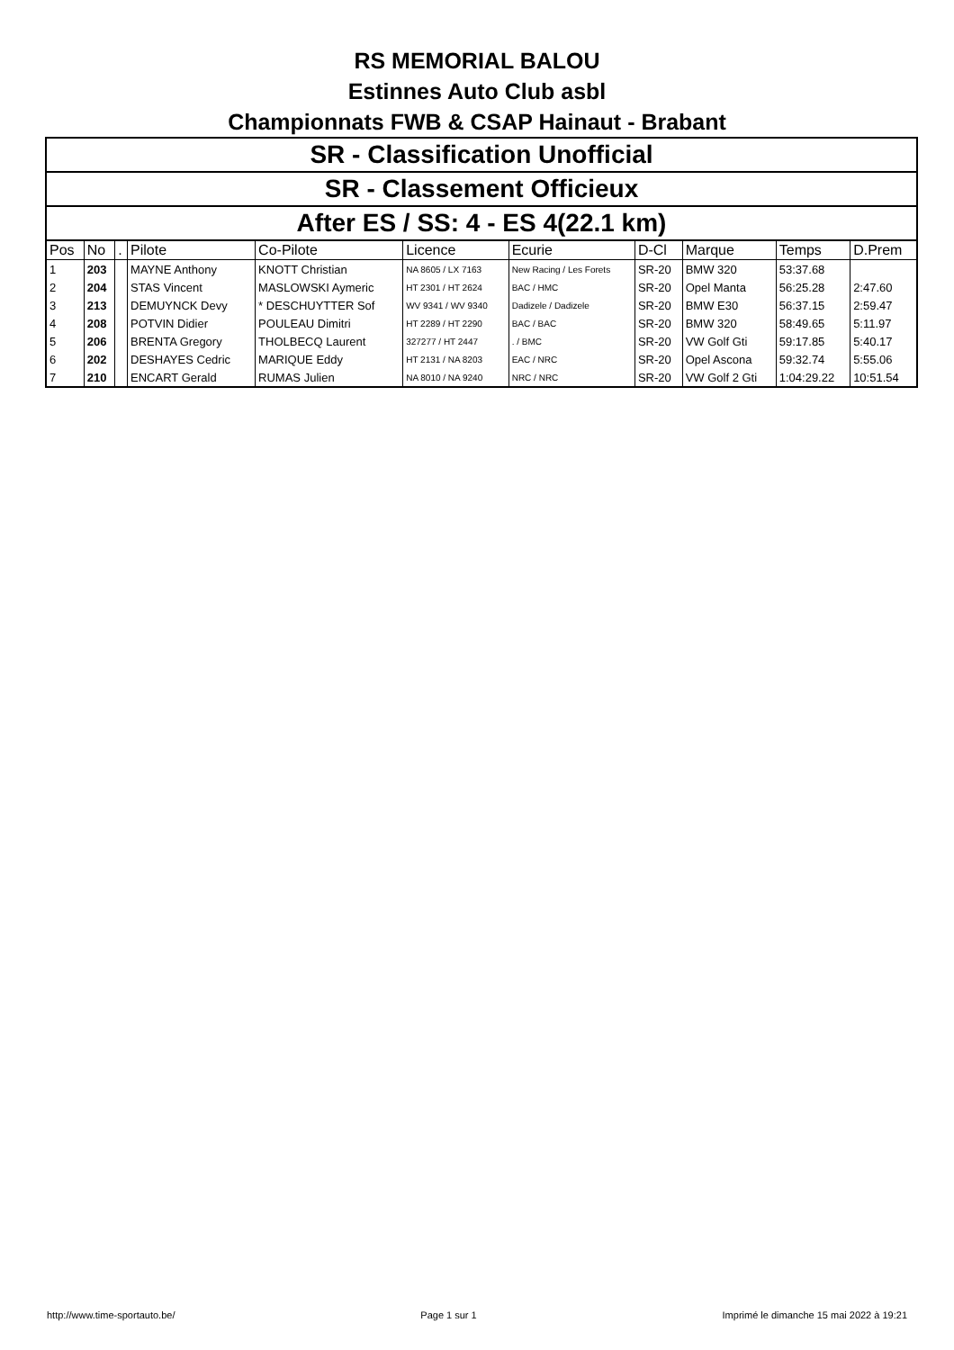RS MEMORIAL BALOU
Estinnes Auto Club asbl
Championnats FWB & CSAP Hainaut - Brabant
| SR - Classification Unofficial | | | | | | | | | | |
| SR - Classement Officieux | | | | | | | | | | |
| After ES / SS: 4 - ES 4(22.1 km) | | | | | | | | | | |
| Pos | No | . | Pilote | Co-Pilote | Licence | Ecurie | D-Cl | Marque | Temps | D.Prem |
| 1 | 203 | | MAYNE Anthony | KNOTT Christian | NA 8605 / LX 7163 | New Racing / Les Forets | SR-20 | BMW 320 | 53:37.68 | |
| 2 | 204 | | STAS Vincent | MASLOWSKI Aymeric | HT 2301 / HT 2624 | BAC / HMC | SR-20 | Opel Manta | 56:25.28 | 2:47.60 |
| 3 | 213 | | DEMUYNCK Devy | * DESCHUYTTER Sof | WV 9341 / WV 9340 | Dadizele / Dadizele | SR-20 | BMW E30 | 56:37.15 | 2:59.47 |
| 4 | 208 | | POTVIN Didier | POULEAU Dimitri | HT 2289 / HT 2290 | BAC / BAC | SR-20 | BMW 320 | 58:49.65 | 5:11.97 |
| 5 | 206 | | BRENTA Gregory | THOLBECQ Laurent | 327277 / HT 2447 | . / BMC | SR-20 | VW Golf Gti | 59:17.85 | 5:40.17 |
| 6 | 202 | | DESHAYES Cedric | MARIQUE Eddy | HT 2131 / NA 8203 | EAC / NRC | SR-20 | Opel Ascona | 59:32.74 | 5:55.06 |
| 7 | 210 | | ENCART Gerald | RUMAS Julien | NA 8010 / NA 9240 | NRC / NRC | SR-20 | VW Golf 2 Gti | 1:04:29.22 | 10:51.54 |
http://www.time-sportauto.be/ Page 1 sur 1 Imprimé le dimanche 15 mai 2022 à 19:21